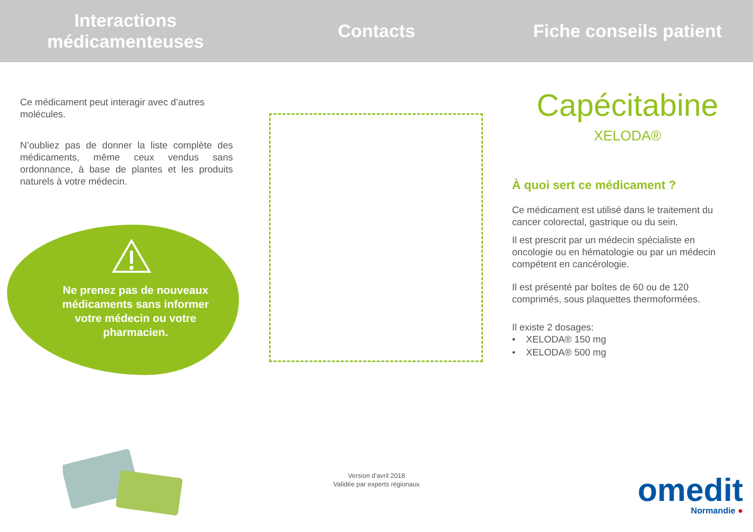Interactions
médicamenteuses
Ce médicament peut interagir avec d’autres molécules.
N’oubliez pas de donner la liste complète des médicaments, même ceux vendus sans ordonnance, à base de plantes et les produits naturels à votre médecin.
Ne prenez pas de nouveaux médicaments sans informer votre médecin ou votre pharmacien.
Contacts
Version d’avril 2018
Validée par experts régionaux
Fiche conseils patient
Capécitabine
XELODA®
À quoi sert ce médicament ?
Ce médicament est utilisé dans le traitement du cancer colorectal, gastrique ou du sein.
Il est prescrit par un médecin spécialiste en oncologie ou en hématologie ou par un médecin compétent en cancérologie.
Il est présenté par boîtes de 60 ou de 120 comprimés, sous plaquettes thermoformées.
Il existe 2 dosages:
• XELODA® 150 mg
• XELODA® 500 mg
omedit
Normandie ●